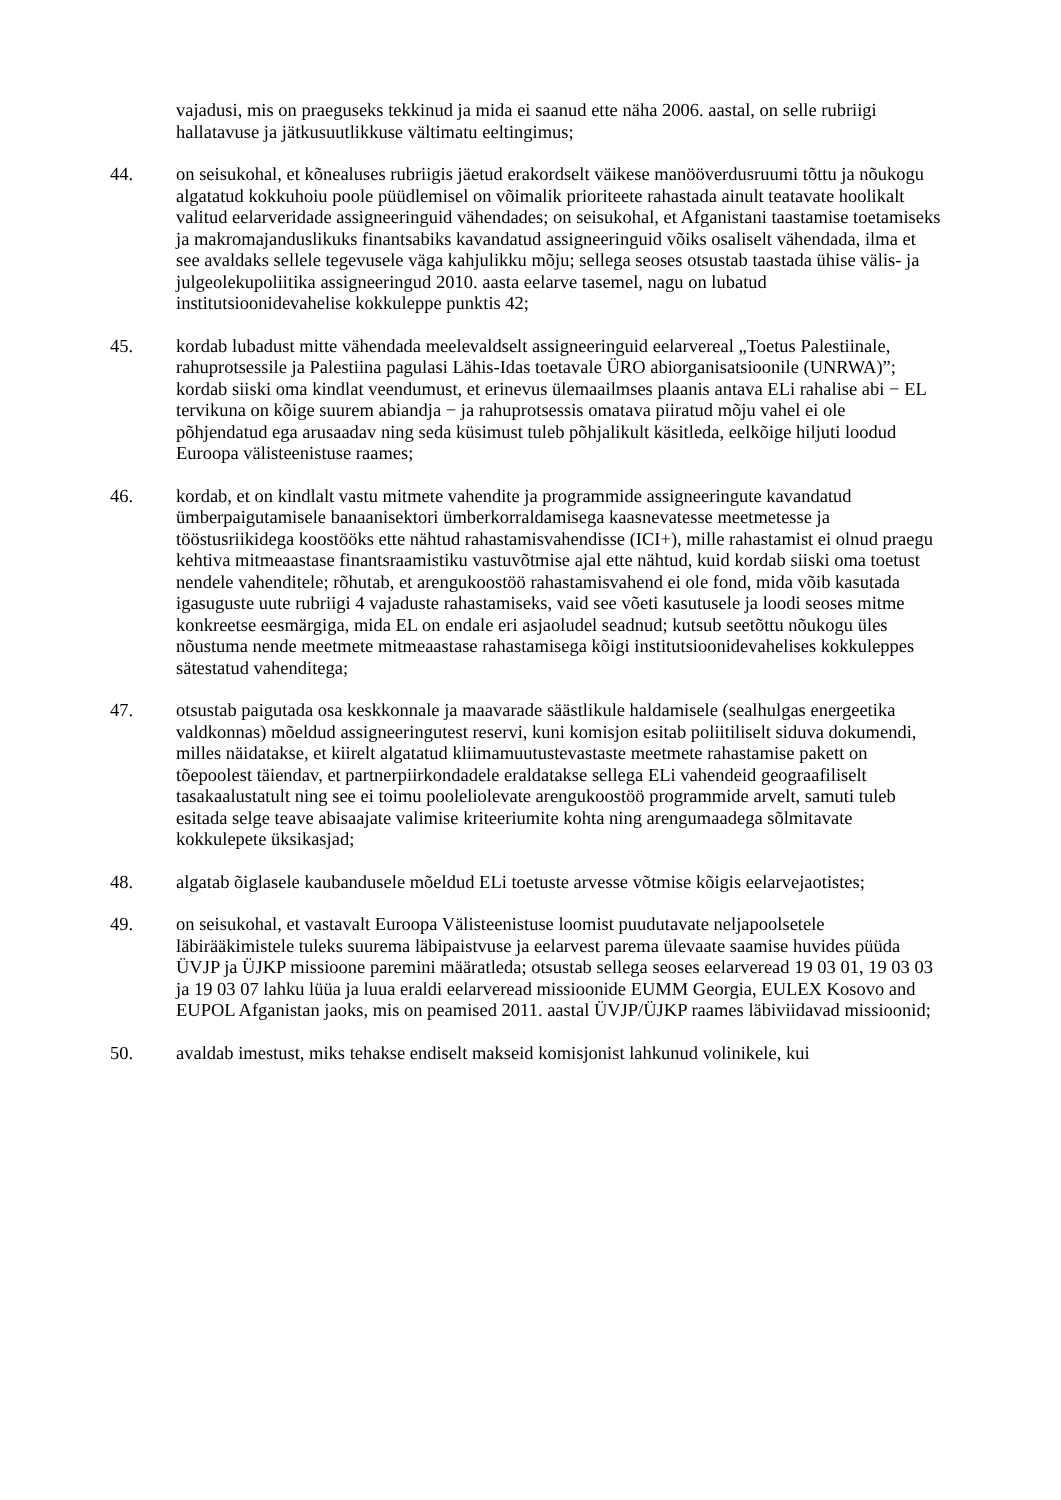vajadusi, mis on praeguseks tekkinud ja mida ei saanud ette näha 2006. aastal, on selle rubriigi hallatavuse ja jätkusuutlikkuse vältimatu eeltingimus;
44. on seisukohal, et kõnealuses rubriigis jäetud erakordselt väikese manööverdusruumi tõttu ja nõukogu algatatud kokkuhoiu poole püüdlemisel on võimalik prioriteete rahastada ainult teatavate hoolikalt valitud eelarveridade assigneeringuid vähendades; on seisukohal, et Afganistani taastamise toetamiseks ja makromajanduslikuks finantsabiks kavandatud assigneeringuid võiks osaliselt vähendada, ilma et see avaldaks sellele tegevusele väga kahjulikku mõju; sellega seoses otsustab taastada ühise välis- ja julgeolekupoliitika assigneeringud 2010. aasta eelarve tasemel, nagu on lubatud institutsioonidevahelise kokkuleppe punktis 42;
45. kordab lubadust mitte vähendada meelevaldselt assigneeringuid eelarvereal „Toetus Palestiinale, rahuprotsessile ja Palestiina pagulasi Lähis-Idas toetavale ÜRO abiorganisatsioonile (UNRWA)”; kordab siiski oma kindlat veendumust, et erinevus ülemaailmses plaanis antava ELi rahalise abi − EL tervikuna on kõige suurem abiandja − ja rahuprotsessis omatava piiratud mõju vahel ei ole põhjendatud ega arusaadav ning seda küsimust tuleb põhjalikult käsitleda, eelkõige hiljuti loodud Euroopa välisteenistuse raames;
46. kordab, et on kindlalt vastu mitmete vahendite ja programmide assigneeringute kavandatud ümberpaigutamisele banaanisektori ümberkorraldamisega kaasnevatesse meetmetesse ja tööstusriikidega koostööks ette nähtud rahastamisvahendisse (ICI+), mille rahastamist ei olnud praegu kehtiva mitmeaastase finantsraamistiku vastuvõtmise ajal ette nähtud, kuid kordab siiski oma toetust nendele vahenditele; rõhutab, et arengukoostöö rahastamisvahend ei ole fond, mida võib kasutada igasuguste uute rubriigi 4 vajaduste rahastamiseks, vaid see võeti kasutusele ja loodi seoses mitme konkreetse eesmärgiga, mida EL on endale eri asjaoludel seadnud; kutsub seetõttu nõukogu üles nõustuma nende meetmete mitmeaastase rahastamisega kõigi institutsioonidevahelises kokkuleppes sätestatud vahenditega;
47. otsustab paigutada osa keskkonnale ja maavarade säästlikule haldamisele (sealhulgas energeetika valdkonnas) mõeldud assigneeringutest reservi, kuni komisjon esitab poliitiliselt siduva dokumendi, milles näidatakse, et kiirelt algatatud kliimamuutustevastaste meetmete rahastamise pakett on tõepoolest täiendav, et partnerpiirkondadele eraldatakse sellega ELi vahendeid geograafiliselt tasakaalustatult ning see ei toimu pooleliolevate arengukoostöö programmide arvelt, samuti tuleb esitada selge teave abisaajate valimise kriteeriumite kohta ning arengumaadega sõlmitavate kokkulepete üksikasjad;
48. algatab õiglasele kaubandusele mõeldud ELi toetuste arvesse võtmise kõigis eelarvejaotistes;
49. on seisukohal, et vastavalt Euroopa Välisteenistuse loomist puudutavate neljapoolsetele läbirääkimistele tuleks suurema läbipaistvuse ja eelarvest parema ülevaate saamise huvides püüda ÜVJP ja ÜJKP missioone paremini määratleda; otsustab sellega seoses eelarveread 19 03 01, 19 03 03 ja 19 03 07 lahku lüüa ja luua eraldi eelarveread missioonide EUMM Georgia, EULEX Kosovo and EUPOL Afganistan jaoks, mis on peamised 2011. aastal ÜVJP/ÜJKP raames läbiviidavad missioonid;
50. avaldab imestust, miks tehakse endiselt makseid komisjonist lahkunud volinikele, kui